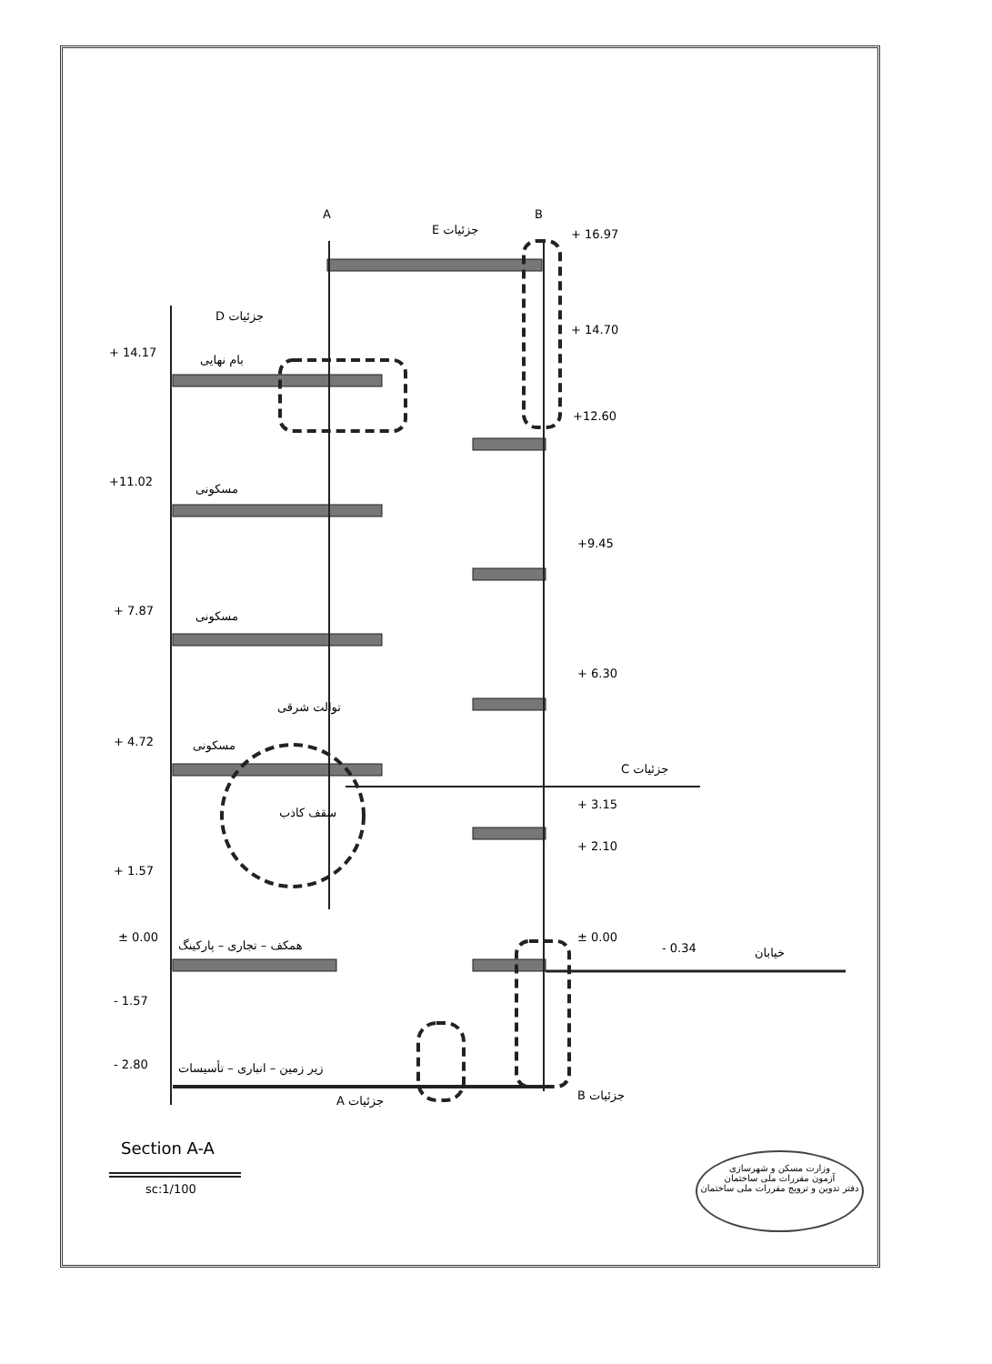+ 14.17
بام نهایی
+11.02
مسکونی
+ 7.87 مسکونی
+ 4.72 مسکونی
توالت شرقی
سقف کاذب
+ 1.57
± 0.00
همکف – تجاری – پارکینگ
- 1.57
- 2.80 زیر زمین – انباری – تأسیسات
D جزئیات
E جزئیات
A B
+ 16.97
+ 14.70
+12.60
+9.45
+ 6.30
C جزئیات
+ 3.15
+ 2.10
± 0.00
- 0.34 خیابان
A جزئیات B جزئیات
Section A-A
sc:1/100
وزارت مسکن و شهرسازی
آزمون مقررات ملی ساختمان
دفتر تدوین و ترویج مقررات ملی ساختمان